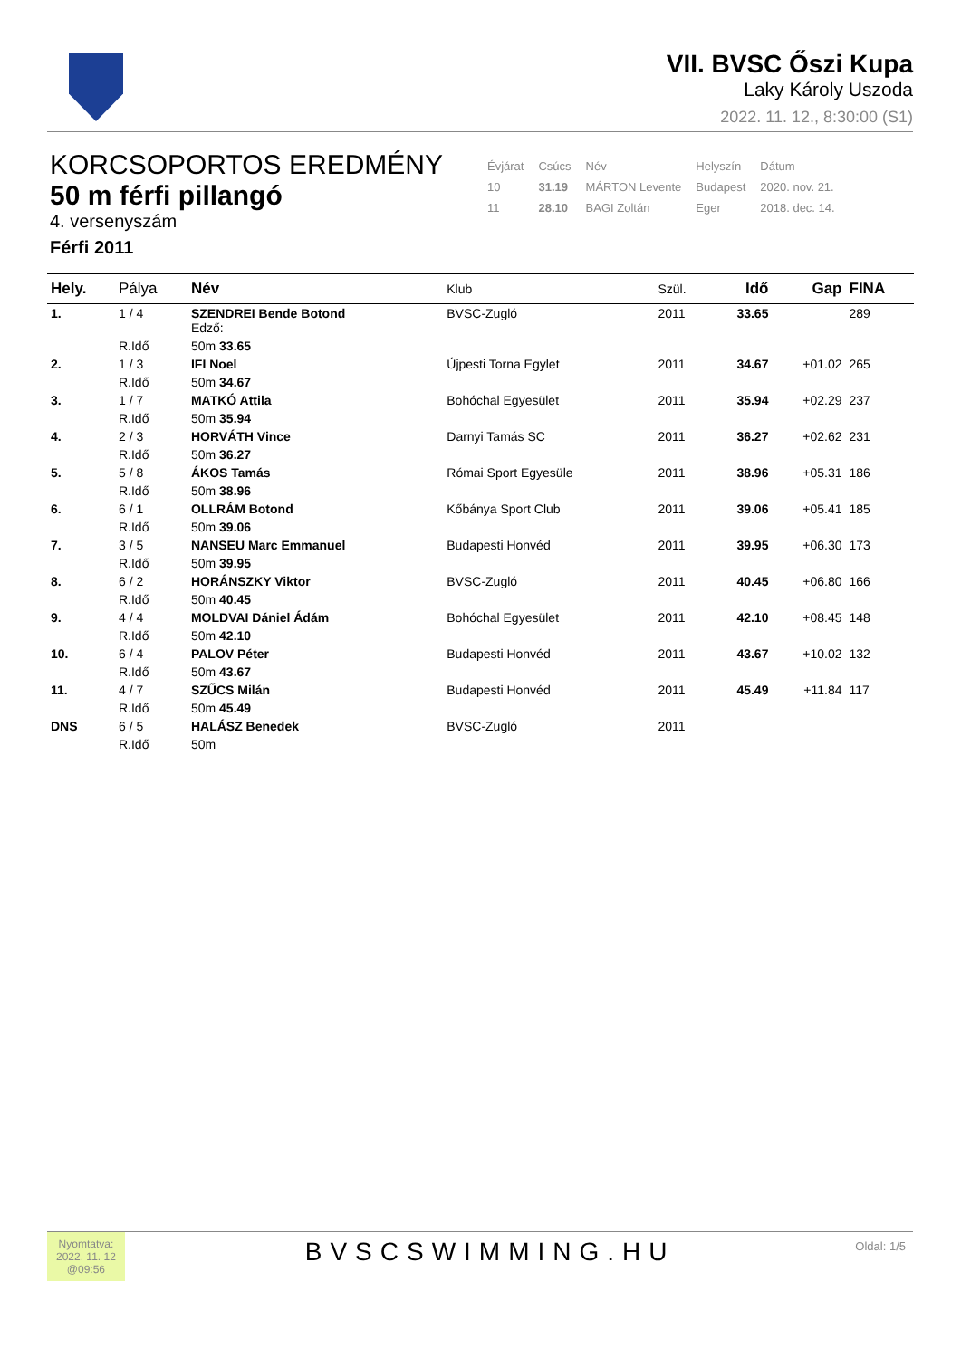VII. BVSC Őszi Kupa
Laky Károly Uszoda
2022. 11. 12., 8:30:00 (S1)
KORCSOPORTOS EREDMÉNY
50 m férfi pillangó
4. versenyszám
Férfi 2011
| Évjárat | Csúcs | Név | Helyszín | Dátum |
| 10 | 31.19 | MÁRTON Levente | Budapest | 2020. nov. 21. |
| 11 | 28.10 | BAGI Zoltán | Eger | 2018. dec. 14. |
| Hely. | Pálya | Név | Klub | Szül. | Idő | Gap | FINA |
| --- | --- | --- | --- | --- | --- | --- | --- |
| 1. | 1 / 4 | SZENDREI Bende Botond Edző: | BVSC-Zugló | 2011 | 33.65 | | 289 |
| | R.Idő | 50m 33.65 | | | | | |
| 2. | 1 / 3 | IFI Noel | Újpesti Torna Egylet | 2011 | 34.67 | +01.02 | 265 |
| | R.Idő | 50m 34.67 | | | | | |
| 3. | 1 / 7 | MATKÓ Attila | Bohóchal Egyesület | 2011 | 35.94 | +02.29 | 237 |
| | R.Idő | 50m 35.94 | | | | | |
| 4. | 2 / 3 | HORVÁTH Vince | Darnyi Tamás SC | 2011 | 36.27 | +02.62 | 231 |
| | R.Idő | 50m 36.27 | | | | | |
| 5. | 5 / 8 | ÁKOS Tamás | Római Sport Egyesüle | 2011 | 38.96 | +05.31 | 186 |
| | R.Idő | 50m 38.96 | | | | | |
| 6. | 6 / 1 | OLLRÁM Botond | Kőbánya Sport Club | 2011 | 39.06 | +05.41 | 185 |
| | R.Idő | 50m 39.06 | | | | | |
| 7. | 3 / 5 | NANSEU Marc Emmanuel | Budapesti Honvéd | 2011 | 39.95 | +06.30 | 173 |
| | R.Idő | 50m 39.95 | | | | | |
| 8. | 6 / 2 | HORÁNSZKY Viktor | BVSC-Zugló | 2011 | 40.45 | +06.80 | 166 |
| | R.Idő | 50m 40.45 | | | | | |
| 9. | 4 / 4 | MOLDVAI Dániel Ádám | Bohóchal Egyesület | 2011 | 42.10 | +08.45 | 148 |
| | R.Idő | 50m 42.10 | | | | | |
| 10. | 6 / 4 | PALOV Péter | Budapesti Honvéd | 2011 | 43.67 | +10.02 | 132 |
| | R.Idő | 50m 43.67 | | | | | |
| 11. | 4 / 7 | SZŰCS Milán | Budapesti Honvéd | 2011 | 45.49 | +11.84 | 117 |
| | R.Idő | 50m 45.49 | | | | | |
| DNS | 6 / 5 | HALÁSZ Benedek | BVSC-Zugló | 2011 | | | |
| | R.Idő | 50m | | | | | |
Nyomtatva:
2022. 11. 12
@09:56
BVSCSWIMMING.HU
Oldal: 1/5